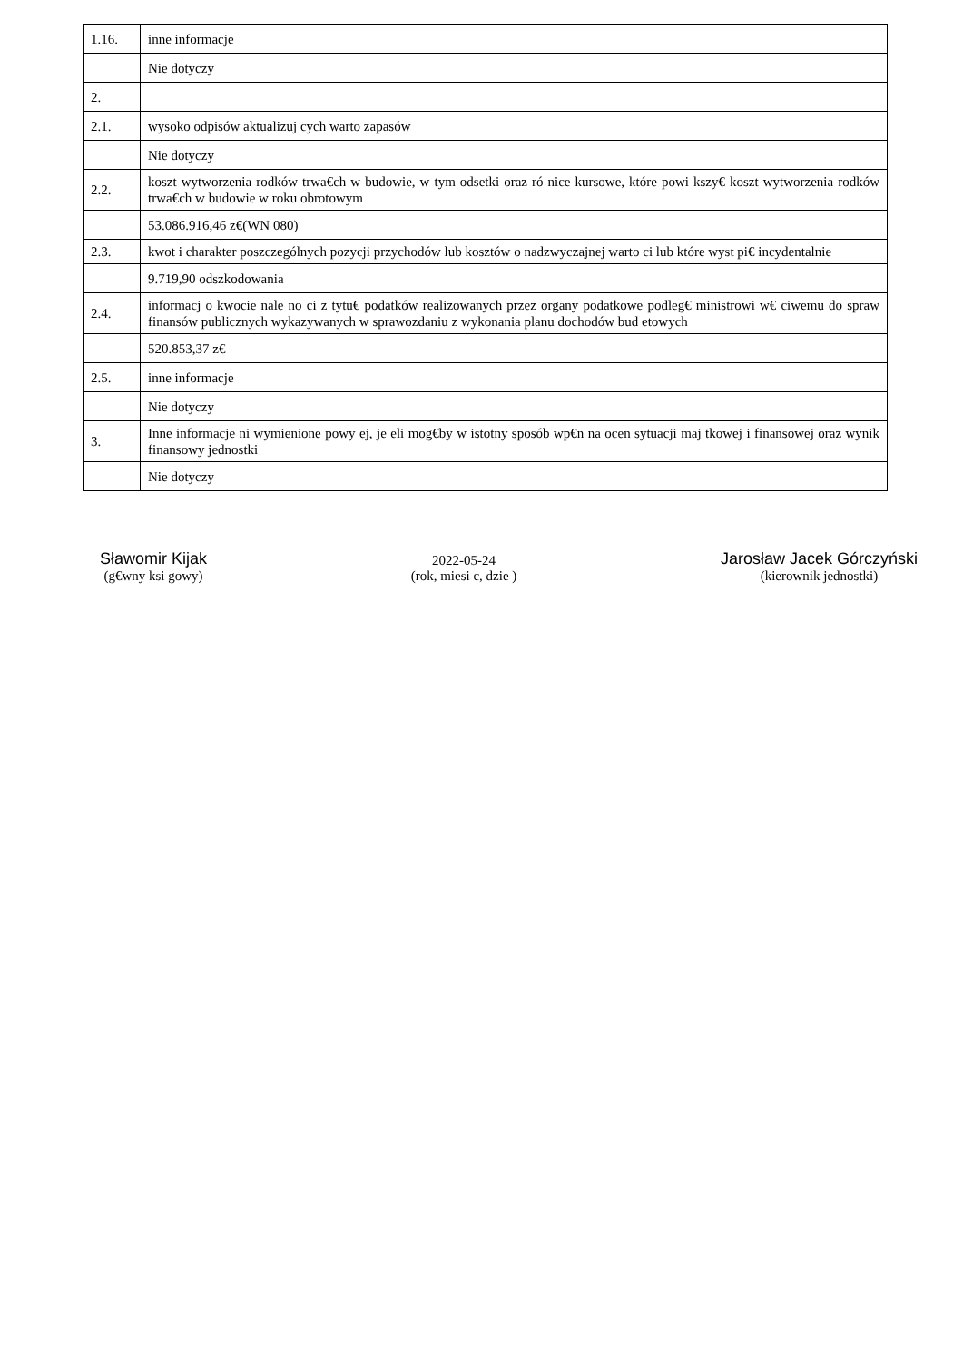| 1.16. | inne informacje |
| | Nie dotyczy |
| 2. | |
| 2.1. | wysoko odpisów aktualizuj cych warto zapasów |
| | Nie dotyczy |
| 2.2. | koszt wytworzenia rodków trwa€ch w budowie, w tym odsetki oraz ró nice kursowe, które powi kszy€ koszt wytworzenia rodków trwa€ch w budowie w roku obrotowym |
| | 53.086.916,46 z€(WN 080) |
| 2.3. | kwot i charakter poszczególnych pozycji przychodów lub kosztów o nadzwyczajnej warto ci lub które wyst pi€ incydentalnie |
| | 9.719,90 odszkodowania |
| 2.4. | informacj o kwocie nale no ci z tytu€ podatków realizowanych przez organy podatkowe podleg€ ministrowi w€ ciwemu do spraw finansów publicznych wykazywanych w sprawozdaniu z wykonania planu dochodów bud etowych |
| | 520.853,37 z€ |
| 2.5. | inne informacje |
| | Nie dotyczy |
| 3. | Inne informacje ni wymienione powy ej, je eli mog€by w istotny sposób wp€n na ocen sytuacji maj tkowej i finansowej oraz wynik finansowy jednostki |
| | Nie dotyczy |
Sławomir Kijak
(g€wny ksi gowy)
2022-05-24
(rok, miesi c, dzie )
Jarosław Jacek Górczyński
(kierownik jednostki)